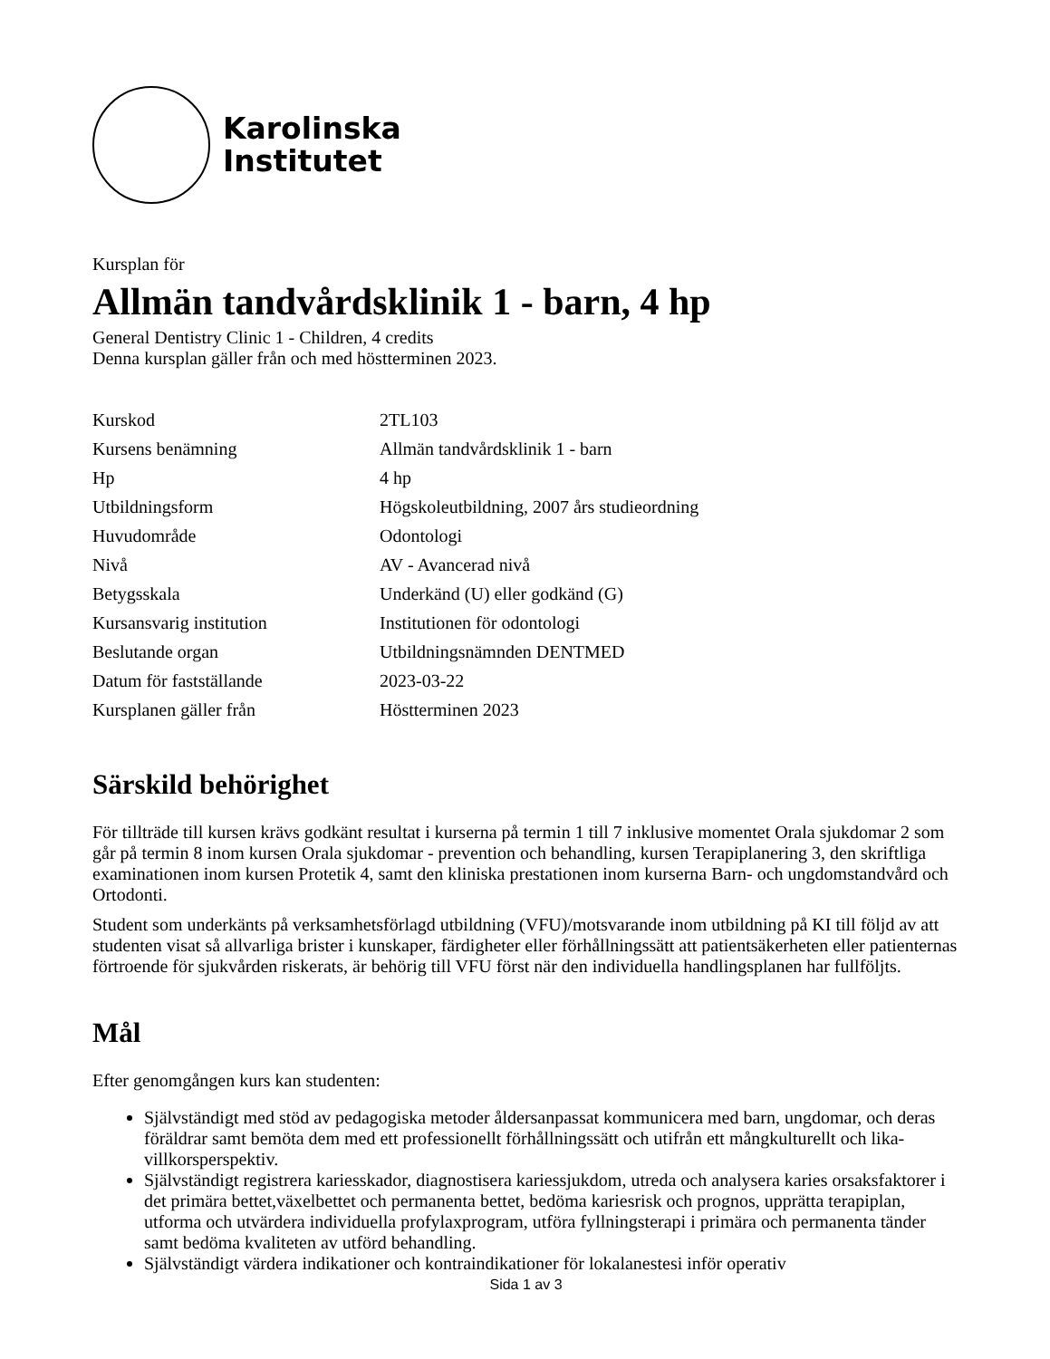Karolinska
Institutet
Kursplan för
Allmän tandvårdsklinik 1 - barn, 4 hp
General Dentistry Clinic 1 - Children, 4 credits
Denna kursplan gäller från och med höstterminen 2023.
| Kurskod | 2TL103 |
| Kursens benämning | Allmän tandvårdsklinik 1 - barn |
| Hp | 4 hp |
| Utbildningsform | Högskoleutbildning, 2007 års studieordning |
| Huvudområde | Odontologi |
| Nivå | AV - Avancerad nivå |
| Betygsskala | Underkänd (U) eller godkänd (G) |
| Kursansvarig institution | Institutionen för odontologi |
| Beslutande organ | Utbildningsnämnden DENTMED |
| Datum för fastställande | 2023-03-22 |
| Kursplanen gäller från | Höstterminen 2023 |
Särskild behörighet
För tillträde till kursen krävs godkänt resultat i kurserna på termin 1 till 7 inklusive momentet Orala sjukdomar 2 som går på termin 8 inom kursen Orala sjukdomar - prevention och behandling, kursen Terapiplanering 3, den skriftliga examinationen inom kursen Protetik 4, samt den kliniska prestationen inom kurserna Barn- och ungdomstandvård och Ortodonti.
Student som underkänts på verksamhetsförlagd utbildning (VFU)/motsvarande inom utbildning på KI till följd av att studenten visat så allvarliga brister i kunskaper, färdigheter eller förhållningssätt att patientsäkerheten eller patienternas förtroende för sjukvården riskerats, är behörig till VFU först när den individuella handlingsplanen har fullföljts.
Mål
Efter genomgången kurs kan studenten:
Självständigt med stöd av pedagogiska metoder åldersanpassat kommunicera med barn, ungdomar, och deras föräldrar samt bemöta dem med ett professionellt förhållningssätt och utifrån ett mångkulturellt och lika-villkorsperspektiv.
Självständigt registrera kariesskador, diagnostisera kariessjukdom, utreda och analysera karies orsaksfaktorer i det primära bettet,växelbettet och permanenta bettet, bedöma kariesrisk och prognos, upprätta terapiplan, utforma och utvärdera individuella profylaxprogram, utföra fyllningsterapi i primära och permanenta tänder samt bedöma kvaliteten av utförd behandling.
Självständigt värdera indikationer och kontraindikationer för lokalanestesi inför operativ
Sida 1 av 3